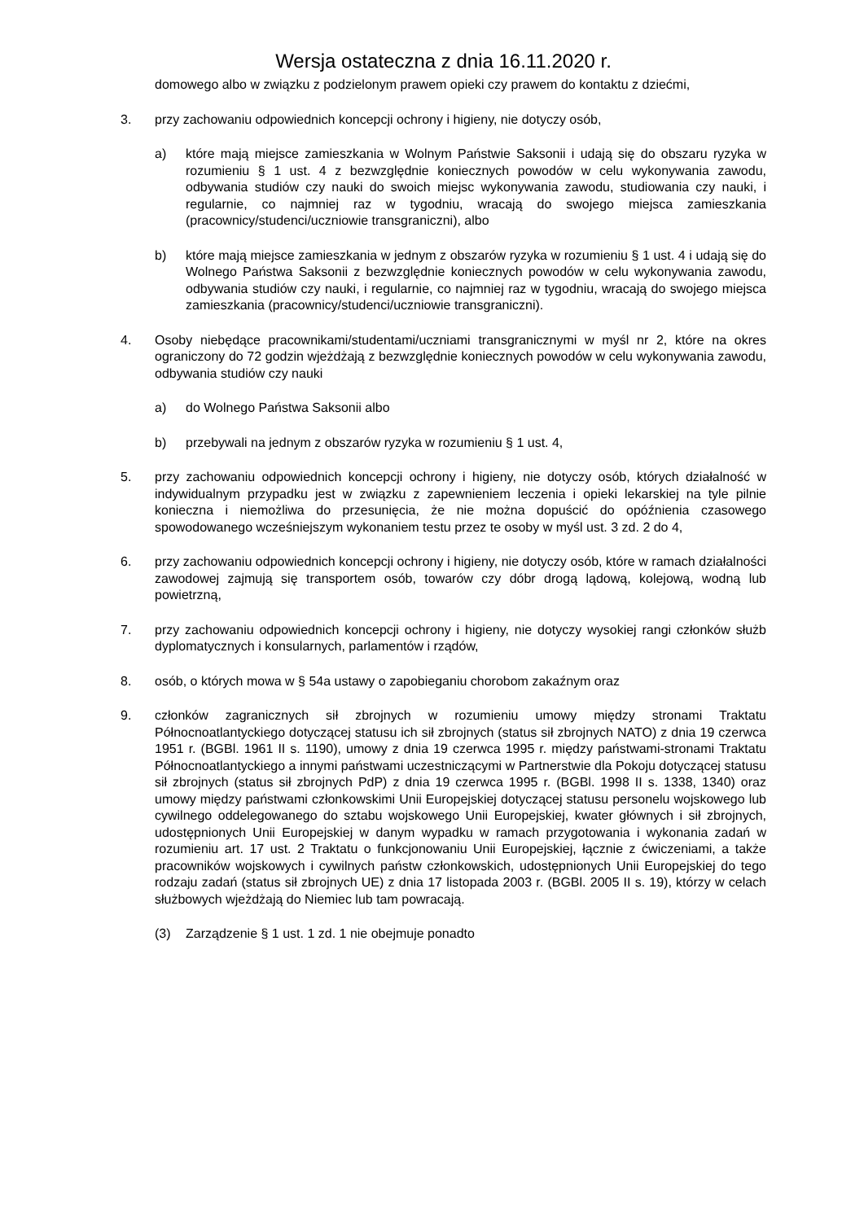Wersja ostateczna z dnia 16.11.2020 r.
domowego albo w związku z podzielonym prawem opieki czy prawem do kontaktu z dziećmi,
3. przy zachowaniu odpowiednich koncepcji ochrony i higieny, nie dotyczy osób,
a) które mają miejsce zamieszkania w Wolnym Państwie Saksonii i udają się do obszaru ryzyka w rozumieniu § 1 ust. 4 z bezwzględnie koniecznych powodów w celu wykonywania zawodu, odbywania studiów czy nauki do swoich miejsc wykonywania zawodu, studiowania czy nauki, i regularnie, co najmniej raz w tygodniu, wracają do swojego miejsca zamieszkania (pracownicy/studenci/uczniowie transgraniczni), albo
b) które mają miejsce zamieszkania w jednym z obszarów ryzyka w rozumieniu § 1 ust. 4 i udają się do Wolnego Państwa Saksonii z bezwzględnie koniecznych powodów w celu wykonywania zawodu, odbywania studiów czy nauki, i regularnie, co najmniej raz w tygodniu, wracają do swojego miejsca zamieszkania (pracownicy/studenci/uczniowie transgraniczni).
4. Osoby niebędące pracownikami/studentami/uczniami transgranicznymi w myśl nr 2, które na okres ograniczony do 72 godzin wjeżdżają z bezwzględnie koniecznych powodów w celu wykonywania zawodu, odbywania studiów czy nauki
a) do Wolnego Państwa Saksonii albo
b) przebywali na jednym z obszarów ryzyka w rozumieniu § 1 ust. 4,
5. przy zachowaniu odpowiednich koncepcji ochrony i higieny, nie dotyczy osób, których działalność w indywidualnym przypadku jest w związku z zapewnieniem leczenia i opieki lekarskiej na tyle pilnie konieczna i niemożliwa do przesunięcia, że nie można dopuścić do opóźnienia czasowego spowodowanego wcześniejszym wykonaniem testu przez te osoby w myśl ust. 3 zd. 2 do 4,
6. przy zachowaniu odpowiednich koncepcji ochrony i higieny, nie dotyczy osób, które w ramach działalności zawodowej zajmują się transportem osób, towarów czy dóbr drogą lądową, kolejową, wodną lub powietrzną,
7. przy zachowaniu odpowiednich koncepcji ochrony i higieny, nie dotyczy wysokiej rangi członków służb dyplomatycznych i konsularnych, parlamentów i rządów,
8. osób, o których mowa w § 54a ustawy o zapobieganiu chorobom zakaźnym oraz
9. członków zagranicznych sił zbrojnych w rozumieniu umowy między stronami Traktatu Północnoatlantyckiego dotyczącej statusu ich sił zbrojnych (status sił zbrojnych NATO) z dnia 19 czerwca 1951 r. (BGBl. 1961 II s. 1190), umowy z dnia 19 czerwca 1995 r. między państwami-stronami Traktatu Północnoatlantyckiego a innymi państwami uczestniczącymi w Partnerstwie dla Pokoju dotyczącej statusu sił zbrojnych (status sił zbrojnych PdP) z dnia 19 czerwca 1995 r. (BGBl. 1998 II s. 1338, 1340) oraz umowy między państwami członkowskimi Unii Europejskiej dotyczącej statusu personelu wojskowego lub cywilnego oddelegowanego do sztabu wojskowego Unii Europejskiej, kwater głównych i sił zbrojnych, udostępnionych Unii Europejskiej w danym wypadku w ramach przygotowania i wykonania zadań w rozumieniu art. 17 ust. 2 Traktatu o funkcjonowaniu Unii Europejskiej, łącznie z ćwiczeniami, a także pracowników wojskowych i cywilnych państw członkowskich, udostępnionych Unii Europejskiej do tego rodzaju zadań (status sił zbrojnych UE) z dnia 17 listopada 2003 r. (BGBl. 2005 II s. 19), którzy w celach służbowych wjeżdżają do Niemiec lub tam powracają.
(3) Zarządzenie § 1 ust. 1 zd. 1 nie obejmuje ponadto